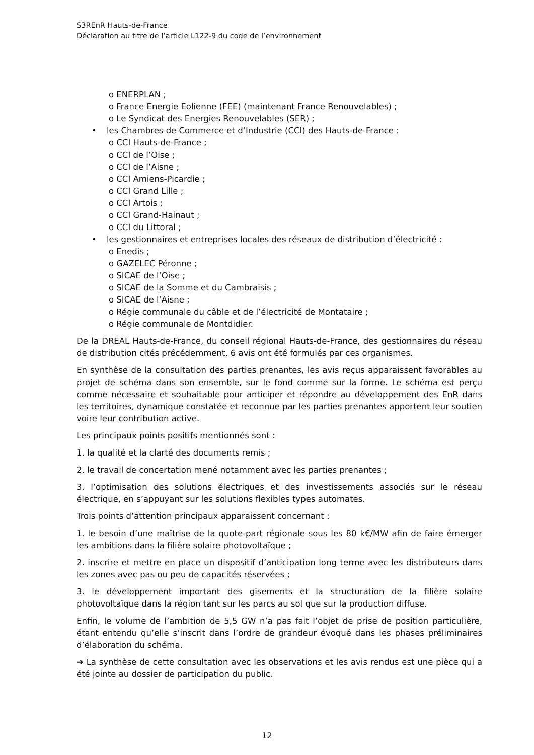S3REnR Hauts-de-France
Déclaration au titre de l’article L122-9 du code de l’environnement
o ENERPLAN ;
o France Energie Eolienne (FEE) (maintenant France Renouvelables) ;
o Le Syndicat des Energies Renouvelables (SER) ;
• les Chambres de Commerce et d’Industrie (CCI) des Hauts-de-France :
o CCI Hauts-de-France ;
o CCI de l’Oise ;
o CCI de l’Aisne ;
o CCI Amiens-Picardie ;
o CCI Grand Lille ;
o CCI Artois ;
o CCI Grand-Hainaut ;
o CCI du Littoral ;
• les gestionnaires et entreprises locales des réseaux de distribution d’électricité :
o Enedis ;
o GAZELEC Péronne ;
o SICAE de l’Oise ;
o SICAE de la Somme et du Cambraisis ;
o SICAE de l’Aisne ;
o Régie communale du câble et de l’électricité de Montataire ;
o Régie communale de Montdidier.
De la DREAL Hauts-de-France, du conseil régional Hauts-de-France, des gestionnaires du réseau de distribution cités précédemment, 6 avis ont été formulés par ces organismes.
En synthèse de la consultation des parties prenantes, les avis reçus apparaissent favorables au projet de schéma dans son ensemble, sur le fond comme sur la forme. Le schéma est perçu comme nécessaire et souhaitable pour anticiper et répondre au développement des EnR dans les territoires, dynamique constatée et reconnue par les parties prenantes apportent leur soutien voire leur contribution active.
Les principaux points positifs mentionnés sont :
1. la qualité et la clarté des documents remis ;
2. le travail de concertation mené notamment avec les parties prenantes ;
3. l’optimisation des solutions électriques et des investissements associés sur le réseau électrique, en s’appuyant sur les solutions flexibles types automates.
Trois points d’attention principaux apparaissent concernant :
1. le besoin d’une maîtrise de la quote-part régionale sous les 80 k€/MW afin de faire émerger les ambitions dans la filière solaire photovoltaïque ;
2. inscrire et mettre en place un dispositif d’anticipation long terme avec les distributeurs dans les zones avec pas ou peu de capacités réservées ;
3. le développement important des gisements et la structuration de la filière solaire photovoltaïque dans la région tant sur les parcs au sol que sur la production diffuse.
Enfin, le volume de l’ambition de 5,5 GW n’a pas fait l’objet de prise de position particulière, étant entendu qu’elle s’inscrit dans l’ordre de grandeur évoqué dans les phases préliminaires d’élaboration du schéma.
➔ La synthèse de cette consultation avec les observations et les avis rendus est une pièce qui a été jointe au dossier de participation du public.
12